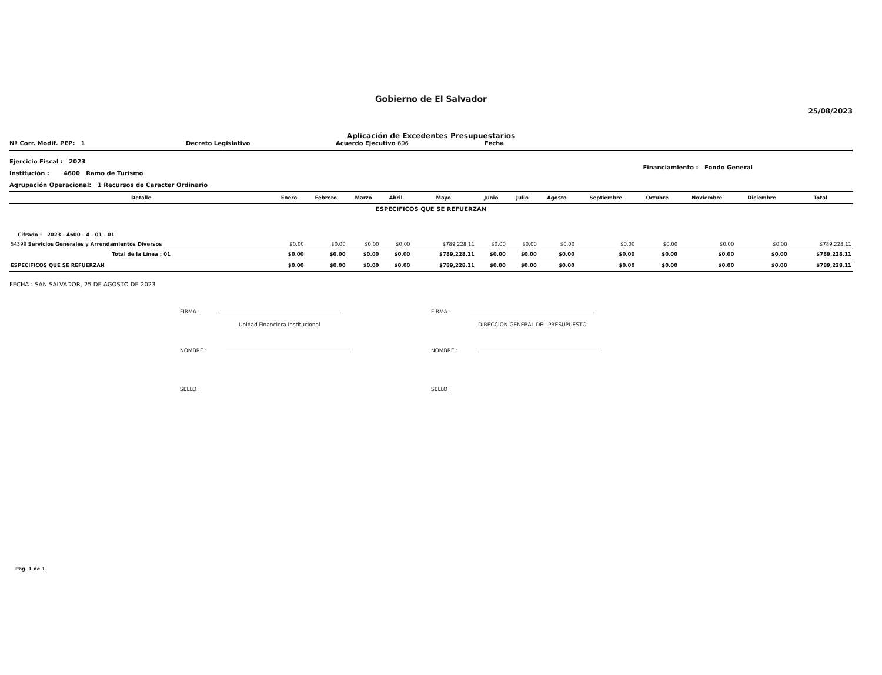Gobierno de El Salvador
25/08/2023
Aplicación de Excedentes Presupuestarios
Nº Corr. Modif. PEP: 1 Decreto Legislativo Acuerdo Ejecutivo 606 Fecha
Ejercicio Fiscal : 2023
Institución : 4600 Ramo de Turismo
Agrupación Operacional: 1 Recursos de Caracter Ordinario
Financiamiento : Fondo General
| Detalle | Enero | Febrero | Marzo | Abril | Mayo | Junio | Julio | Agosto | Septiembre | Octubre | Noviembre | Diciembre | Total |
| --- | --- | --- | --- | --- | --- | --- | --- | --- | --- | --- | --- | --- | --- |
| ESPECIFICOS QUE SE REFUERZAN | | | | | | | | | | | | | |
| Cifrado : 2023 - 4600 - 4 - 01 - 01 | | | | | | | | | | | | | |
| 54399 Servicios Generales y Arrendamientos Diversos | $0.00 | $0.00 | $0.00 | $0.00 | $789,228.11 | $0.00 | $0.00 | $0.00 | $0.00 | $0.00 | $0.00 | $0.00 | $789,228.11 |
| Total de la Línea : 01 | $0.00 | $0.00 | $0.00 | $0.00 | $789,228.11 | $0.00 | $0.00 | $0.00 | $0.00 | $0.00 | $0.00 | $0.00 | $789,228.11 |
| ESPECIFICOS QUE SE REFUERZAN | $0.00 | $0.00 | $0.00 | $0.00 | $789,228.11 | $0.00 | $0.00 | $0.00 | $0.00 | $0.00 | $0.00 | $0.00 | $789,228.11 |
FECHA : SAN SALVADOR, 25 DE AGOSTO DE 2023
FIRMA :
Unidad Financiera Institucional
NOMBRE :
SELLO :
FIRMA :
DIRECCION GENERAL DEL PRESUPUESTO
NOMBRE :
SELLO :
Pag. 1 de 1